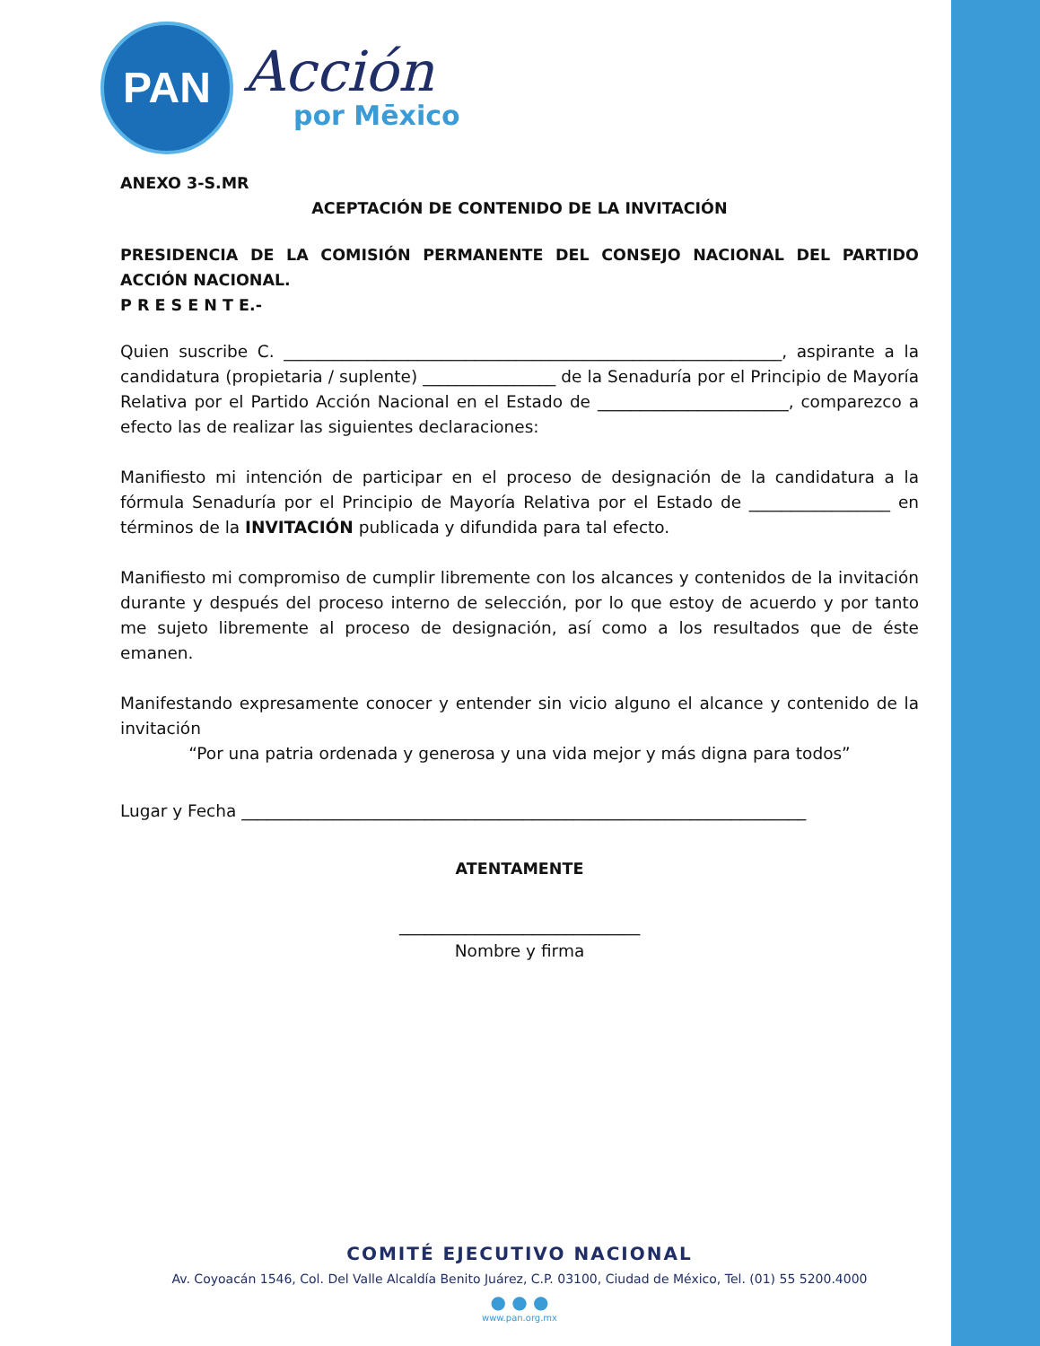PAN
Acción
por Mēxico
ANEXO 3-S.MR
ACEPTACIÓN DE CONTENIDO DE LA INVITACIÓN
PRESIDENCIA DE LA COMISIÓN PERMANENTE DEL CONSEJO NACIONAL DEL PARTIDO ACCIÓN NACIONAL.
P R E S E N T E.-
Quien suscribe C. ____________________________________________________________, aspirante a la candidatura (propietaria / suplente) ________________ de la Senaduría por el Principio de Mayoría Relativa por el Partido Acción Nacional en el Estado de _______________________, comparezco a efecto las de realizar las siguientes declaraciones:
Manifiesto mi intención de participar en el proceso de designación de la candidatura a la fórmula Senaduría por el Principio de Mayoría Relativa por el Estado de _________________ en términos de la INVITACIÓN publicada y difundida para tal efecto.
Manifiesto mi compromiso de cumplir libremente con los alcances y contenidos de la invitación durante y después del proceso interno de selección, por lo que estoy de acuerdo y por tanto me sujeto libremente al proceso de designación, así como a los resultados que de éste emanen.
Manifestando expresamente conocer y entender sin vicio alguno el alcance y contenido de la invitación
“Por una patria ordenada y generosa y una vida mejor y más digna para todos”
Lugar y Fecha ____________________________________________________________________
ATENTAMENTE
_____________________________
Nombre y firma
COMITÉ EJECUTIVO NACIONAL
Av. Coyoacán 1546, Col. Del Valle Alcaldía Benito Juárez, C.P. 03100, Ciudad de México, Tel. (01) 55 5200.4000
● ● ●
www.pan.org.mx